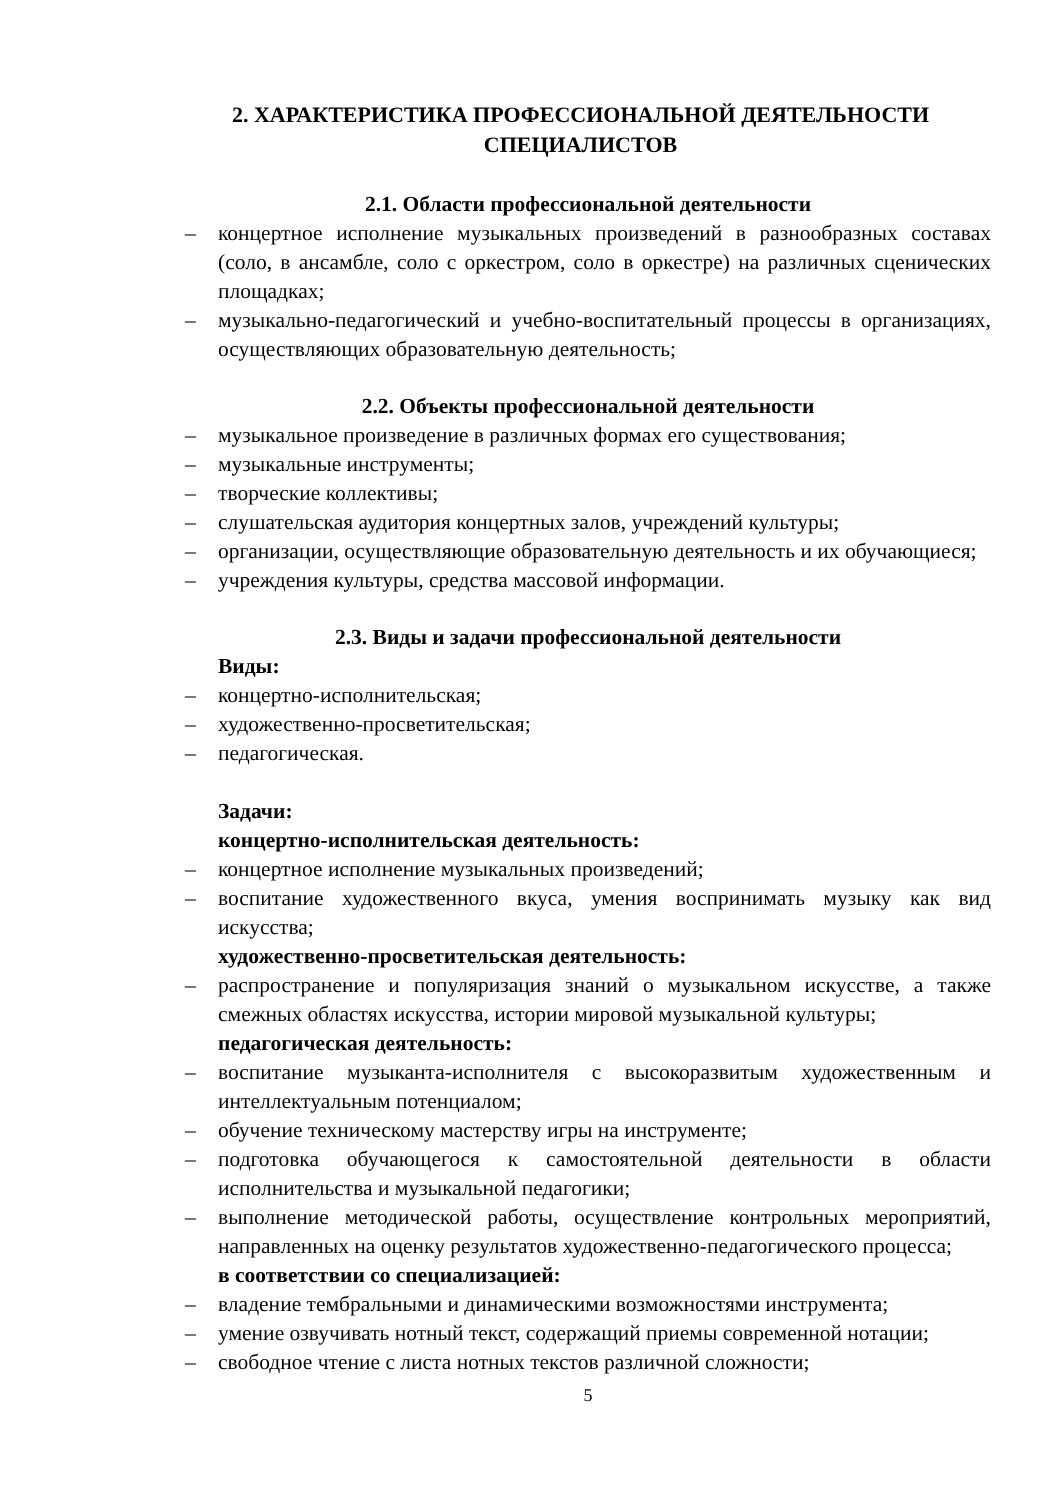2. ХАРАКТЕРИСТИКА ПРОФЕССИОНАЛЬНОЙ ДЕЯТЕЛЬНОСТИ СПЕЦИАЛИСТОВ
2.1. Области профессиональной деятельности
– концертное исполнение музыкальных произведений в разнообразных составах (соло, в ансамбле, соло с оркестром, соло в оркестре) на различных сценических площадках;
– музыкально-педагогический и учебно-воспитательный процессы в организациях, осуществляющих образовательную деятельность;
2.2. Объекты профессиональной деятельности
– музыкальное произведение в различных формах его существования;
– музыкальные инструменты;
– творческие коллективы;
– слушательская аудитория концертных залов, учреждений культуры;
– организации, осуществляющие образовательную деятельность и их обучающиеся;
– учреждения культуры, средства массовой информации.
2.3. Виды и задачи профессиональной деятельности
Виды:
– концертно-исполнительская;
– художественно-просветительская;
– педагогическая.
Задачи:
концертно-исполнительская деятельность:
– концертное исполнение музыкальных произведений;
– воспитание художественного вкуса, умения воспринимать музыку как вид искусства;
художественно-просветительская деятельность:
– распространение и популяризация знаний о музыкальном искусстве, а также смежных областях искусства, истории мировой музыкальной культуры;
педагогическая деятельность:
– воспитание музыканта-исполнителя с высокоразвитым художественным и интеллектуальным потенциалом;
– обучение техническому мастерству игры на инструменте;
– подготовка обучающегося к самостоятельной деятельности в области исполнительства и музыкальной педагогики;
– выполнение методической работы, осуществление контрольных мероприятий, направленных на оценку результатов художественно-педагогического процесса;
в соответствии со специализацией:
– владение тембральными и динамическими возможностями инструмента;
– умение озвучивать нотный текст, содержащий приемы современной нотации;
– свободное чтение с листа нотных текстов различной сложности;
5